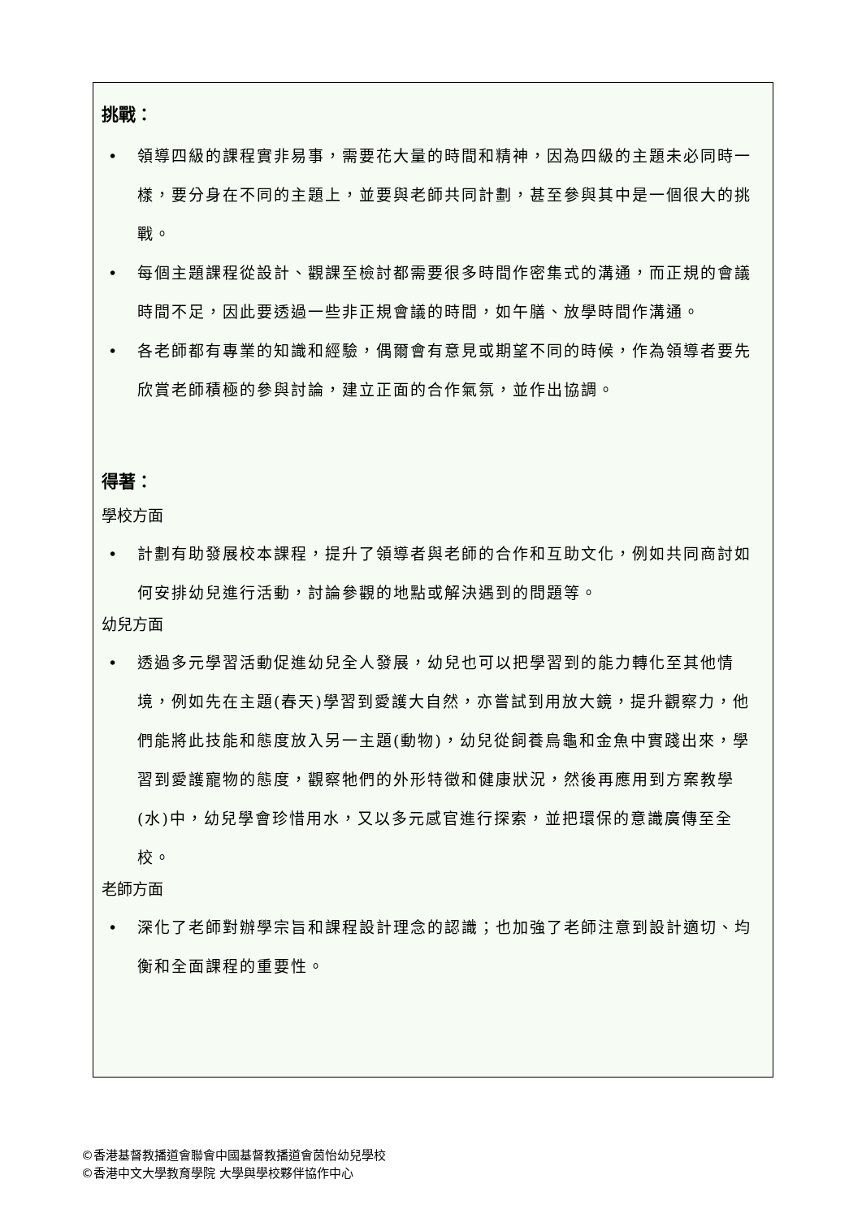挑戰：
• 領導四級的課程實非易事，需要花大量的時間和精神，因為四級的主題未必同時一樣，要分身在不同的主題上，並要與老師共同計劃，甚至參與其中是一個很大的挑戰。
• 每個主題課程從設計、觀課至檢討都需要很多時間作密集式的溝通，而正規的會議時間不足，因此要透過一些非正規會議的時間，如午膳、放學時間作溝通。
• 各老師都有專業的知識和經驗，偶爾會有意見或期望不同的時候，作為領導者要先欣賞老師積極的參與討論，建立正面的合作氣氛，並作出協調。
得著：
學校方面
• 計劃有助發展校本課程，提升了領導者與老師的合作和互助文化，例如共同商討如何安排幼兒進行活動，討論參觀的地點或解決遇到的問題等。
幼兒方面
• 透過多元學習活動促進幼兒全人發展，幼兒也可以把學習到的能力轉化至其他情境，例如先在主題(春天)學習到愛護大自然，亦嘗試到用放大鏡，提升觀察力，他們能將此技能和態度放入另一主題(動物)，幼兒從飼養烏龜和金魚中實踐出來，學習到愛護寵物的態度，觀察牠們的外形特徵和健康狀況，然後再應用到方案教學(水)中，幼兒學會珍惜用水，又以多元感官進行探索，並把環保的意識廣傳至全校。
老師方面
• 深化了老師對辦學宗旨和課程設計理念的認識；也加強了老師注意到設計適切、均衡和全面課程的重要性。
©香港基督教播道會聯會中國基督教播道會茵怡幼兒學校
©香港中文大學教育學院 大學與學校夥伴協作中心